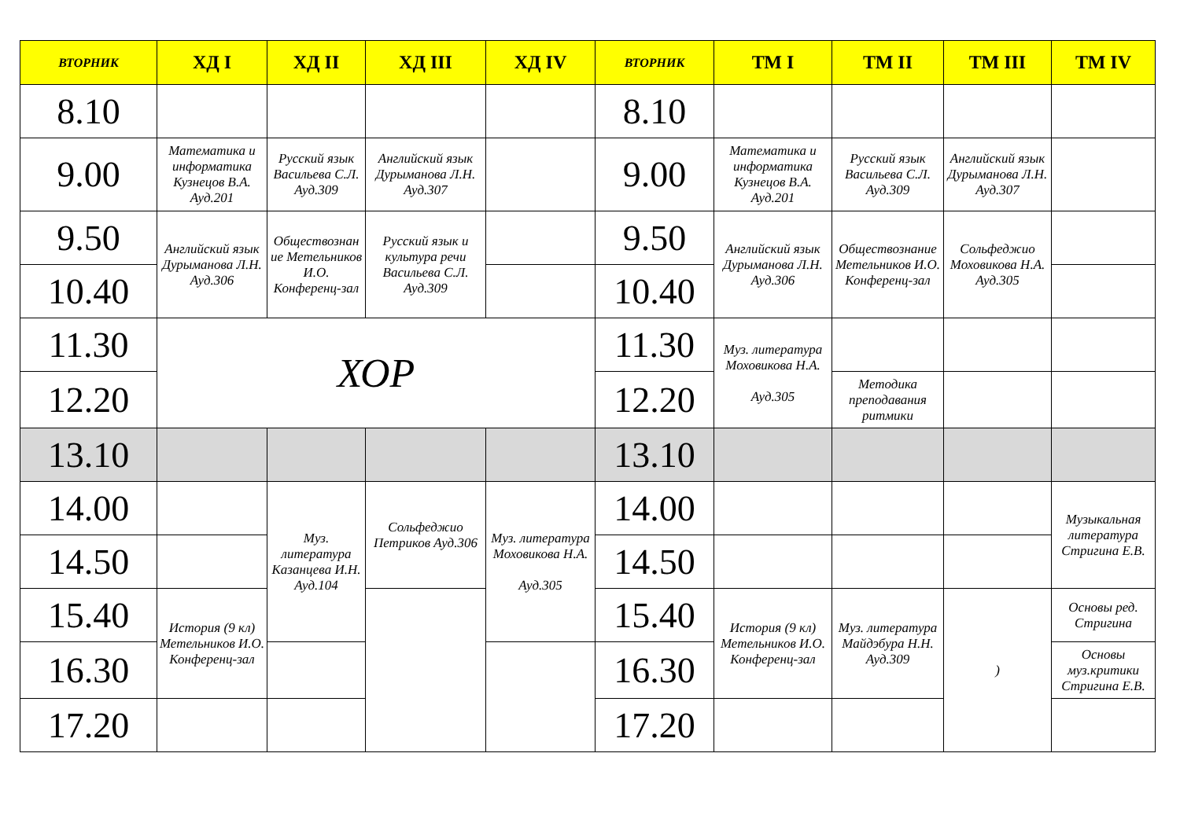| ВТОРНИК | ХД I | ХД II | ХД III | ХД IV | ВТОРНИК | ТМ I | ТМ II | ТМ III | ТМ IV |
| --- | --- | --- | --- | --- | --- | --- | --- | --- | --- |
| 8.10 | | | | | 8.10 | | | | |
| 9.00 | Математика и информатика Кузнецов В.А. Ауд.201 | Русский язык Васильева С.Л. Ауд.309 | Английский язык Дурыманова Л.Н. Ауд.307 | | 9.00 | Математика и информатика Кузнецов В.А. Ауд.201 | Русский язык Васильева С.Л. Ауд.309 | Английский язык Дурыманова Л.Н. Ауд.307 | |
| 9.50 | Английский язык Дурыманова Л.Н. Ауд.306 | Обществознан ие Метельников И.О. Конференц-зал | Русский язык и культура речи Васильева С.Л. Ауд.309 | | 9.50 | Английский язык Дурыманова Л.Н. Ауд.306 | Обществознание Метельников И.О. Конференц-зал | Сольфеджио Моховикова Н.А. Ауд.305 | |
| 10.40 | | | | | 10.40 | | | | |
| 11.30 | ХОР | | | | 11.30 | Муз. литература Моховикова Н.А. Ауд.305 | | | |
| 12.20 | | | | | 12.20 | | Методика преподавания ритмики | | |
| 13.10 | | | | | 13.10 | | | | |
| 14.00 | | Муз. литература Казанцева И.Н. Ауд.104 | Сольфеджио Петриков Ауд.306 | Муз. литература Моховикова Н.А. Ауд.305 | 14.00 | | | | Музыкальная литература Стригина Е.В. |
| 14.50 | | | | | 14.50 | | | | |
| 15.40 | История (9 кл) Метельников И.О. Конференц-зал | | | | 15.40 | История (9 кл) Метельников И.О. Конференц-зал | Муз. литература Майдэбура Н.Н. Ауд.309 | ) | Основы ред. Стригина |
| 16.30 | | | | | 16.30 | | | | Основы муз.критики Стригина Е.В. |
| 17.20 | | | | | 17.20 | | | | |